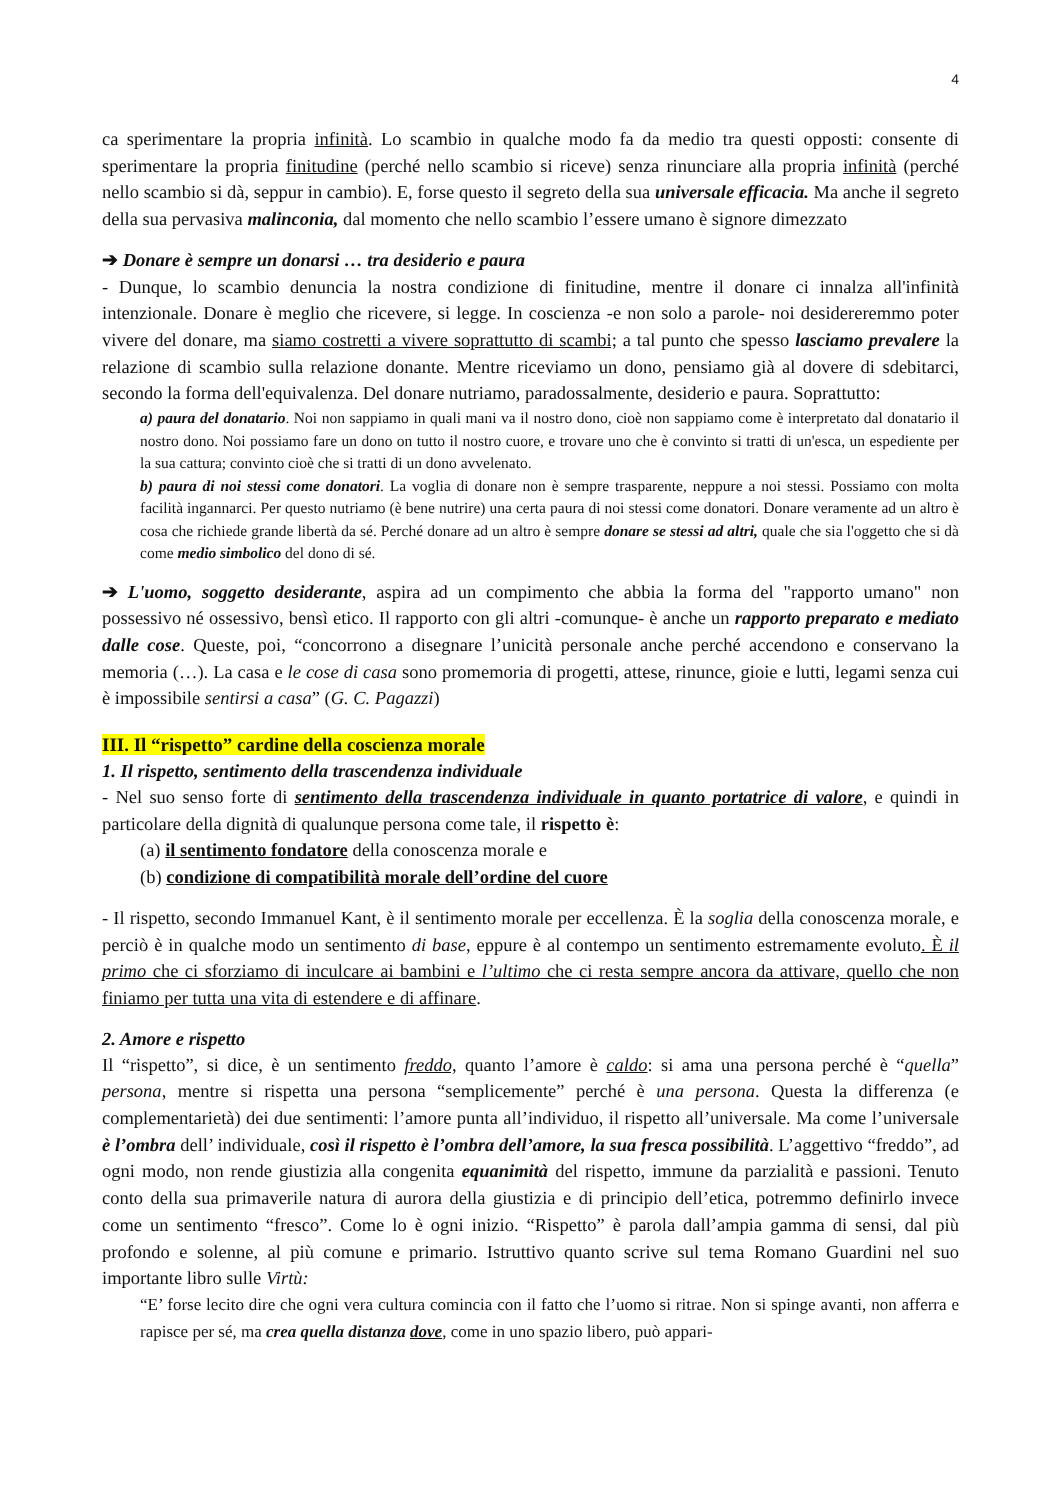4
ca sperimentare la propria infinità. Lo scambio in qualche modo fa da medio tra questi opposti: consente di sperimentare la propria finitudine (perché nello scambio si riceve) senza rinunciare alla propria infinità (perché nello scambio si dà, seppur in cambio). E, forse questo il segreto della sua universale efficacia. Ma anche il segreto della sua pervasiva malinconia, dal momento che nello scambio l’essere umano è signore dimezzato
➔ Donare è sempre un donarsi … tra desiderio e paura
- Dunque, lo scambio denuncia la nostra condizione di finitudine, mentre il donare ci innalza all'infinità intenzionale. Donare è meglio che ricevere, si legge. In coscienza -e non solo a parole- noi desidereremmo poter vivere del donare, ma siamo costretti a vivere soprattutto di scambi; a tal punto che spesso lasciamo prevalere la relazione di scambio sulla relazione donante. Mentre riceviamo un dono, pensiamo già al dovere di sdebitarci, secondo la forma dell'equivalenza. Del donare nutriamo, paradossalmente, desiderio e paura. Soprattutto:
a) paura del donatario. Noi non sappiamo in quali mani va il nostro dono, cioè non sappiamo come è interpretato dal donatario il nostro dono. Noi possiamo fare un dono on tutto il nostro cuore, e trovare uno che è convinto si tratti di un'esca, un espediente per la sua cattura; convinto cioè che si tratti di un dono avvelenato.
b) paura di noi stessi come donatori. La voglia di donare non è sempre trasparente, neppure a noi stessi. Possiamo con molta facilità ingannarci. Per questo nutriamo (è bene nutrire) una certa paura di noi stessi come donatori. Donare veramente ad un altro è cosa che richiede grande libertà da sé. Perché donare ad un altro è sempre donare se stessi ad altri, quale che sia l'oggetto che si dà come medio simbolico del dono di sé.
➔ L'uomo, soggetto desiderante, aspira ad un compimento che abbia la forma del "rapporto umano" non possessivo né ossessivo, bensì etico. Il rapporto con gli altri -comunque- è anche un rapporto preparato e mediato dalle cose. Queste, poi, “concorrono a disegnare l’unicità personale anche perché accendono e conservano la memoria (…). La casa e le cose di casa sono promemoria di progetti, attese, rinunce, gioie e lutti, legami senza cui è impossibile sentirsi a casa” (G. C. Pagazzi)
III. Il “rispetto” cardine della coscienza morale
1. Il rispetto, sentimento della trascendenza individuale
- Nel suo senso forte di sentimento della trascendenza individuale in quanto portatrice di valore, e quindi in particolare della dignità di qualunque persona come tale, il rispetto è:
(a) il sentimento fondatore della conoscenza morale e
(b) condizione di compatibilità morale dell’ordine del cuore
- Il rispetto, secondo Immanuel Kant, è il sentimento morale per eccellenza. È la soglia della conoscenza morale, e perciò è in qualche modo un sentimento di base, eppure è al contempo un sentimento estremamente evoluto. È il primo che ci sforziamo di inculcare ai bambini e l’ultimo che ci resta sempre ancora da attivare, quello che non finiamo per tutta una vita di estendere e di affinare.
2. Amore e rispetto
Il “rispetto”, si dice, è un sentimento freddo, quanto l’amore è caldo: si ama una persona perché è “quella” persona, mentre si rispetta una persona “semplicemente” perché è una persona. Questa la differenza (e complementarietà) dei due sentimenti: l’amore punta all’individuo, il rispetto all’universale. Ma come l’universale è l’ombra dell’ individuale, così il rispetto è l’ombra dell’amore, la sua fresca possibilità. L’aggettivo “freddo”, ad ogni modo, non rende giustizia alla congenita equanimità del rispetto, immune da parzialità e passioni. Tenuto conto della sua primaverile natura di aurora della giustizia e di principio dell’etica, potremmo definirlo invece come un sentimento “fresco”. Come lo è ogni inizio. “Rispetto” è parola dall’ampia gamma di sensi, dal più profondo e solenne, al più comune e primario. Istruttivo quanto scrive sul tema Romano Guardini nel suo importante libro sulle Virtù:
“E’ forse lecito dire che ogni vera cultura comincia con il fatto che l’uomo si ritrae. Non si spinge avanti, non afferra e rapisce per sé, ma crea quella distanza dove, come in uno spazio libero, può appari-